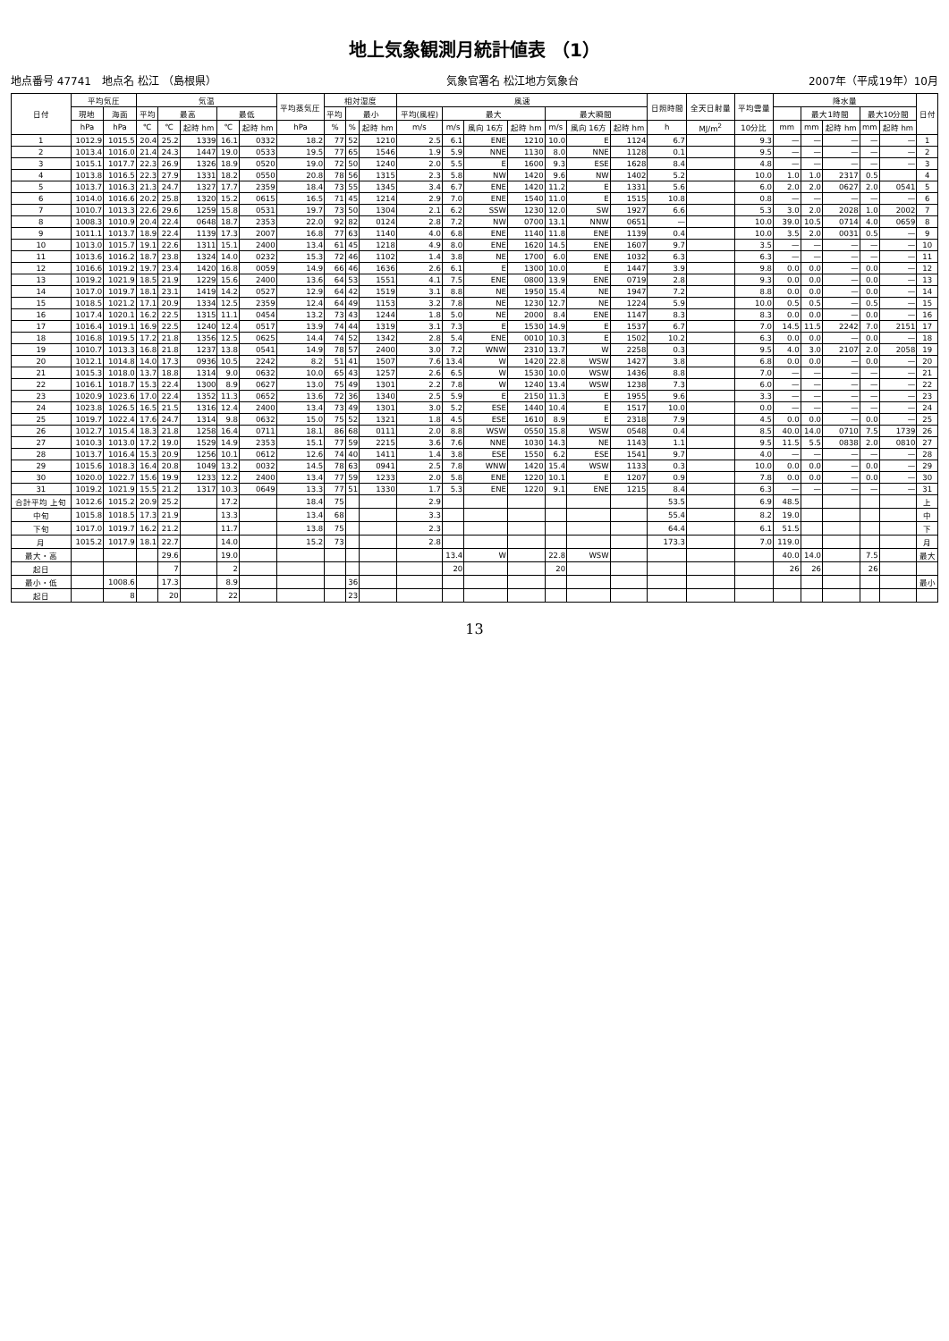地上気象観測月統計値表 （1）
地点番号 47741　地点名 松江 （島根県） 気象官署名 松江地方気象台 2007年（平成19年）10月
| 日付 | 平均気圧 | | 気温 | | | | | 平均蒸気圧 | 相対湿度 | | | 風速 | | | | | | | 日照時間 | 全天日射量 | 平均雲量 | 降水量 | | | | | 日付 |
| --- | --- | --- | --- | --- | --- | --- | --- | --- | --- | --- | --- | --- | --- | --- | --- | --- | --- | --- | --- | --- | --- | --- | --- | --- | --- | --- | --- |
| | 現地 | 海面 | 平均 | 最高 | | 最低 | | | 平均 | 最小 | | 平均(風程) | 最大 | | | 最大瞬間 | | | | | | | 最大1時間 | | 最大10分間 | | |
| | hPa | hPa | ℃ | ℃ | 起時 hm | ℃ | 起時 hm | hPa | % | % | 起時 hm | m/s | m/s | 風向 16方 | 起時 hm | m/s | 風向 16方 | 起時 hm | h | MJ/m<sup>2</sup> | 10分比 | mm | mm | 起時 hm | mm | 起時 hm | |
| 1 | 1012.9 | 1015.5 | 20.4 | 25.2 | 1339 | 16.1 | 0332 | 18.2 | 77 | 52 | 1210 | 2.5 | 6.1 | ENE | 1210 | 10.0 | E | 1124 | 6.7 | | 9.3 | — | — | — | — | — | 1 |
| 2 | 1013.4 | 1016.0 | 21.4 | 24.3 | 1447 | 19.0 | 0533 | 19.5 | 77 | 65 | 1546 | 1.9 | 5.9 | NNE | 1130 | 8.0 | NNE | 1128 | 0.1 | | 9.5 | — | — | — | — | — | 2 |
| 3 | 1015.1 | 1017.7 | 22.3 | 26.9 | 1326 | 18.9 | 0520 | 19.0 | 72 | 50 | 1240 | 2.0 | 5.5 | E | 1600 | 9.3 | ESE | 1628 | 8.4 | | 4.8 | — | — | — | — | — | 3 |
| 4 | 1013.8 | 1016.5 | 22.3 | 27.9 | 1331 | 18.2 | 0550 | 20.8 | 78 | 56 | 1315 | 2.3 | 5.8 | NW | 1420 | 9.6 | NW | 1402 | 5.2 | | 10.0 | 1.0 | 1.0 | 2317 | 0.5 | | 4 |
| 5 | 1013.7 | 1016.3 | 21.3 | 24.7 | 1327 | 17.7 | 2359 | 18.4 | 73 | 55 | 1345 | 3.4 | 6.7 | ENE | 1420 | 11.2 | E | 1331 | 5.6 | | 6.0 | 2.0 | 2.0 | 0627 | 2.0 | 0541 | 5 |
| 6 | 1014.0 | 1016.6 | 20.2 | 25.8 | 1320 | 15.2 | 0615 | 16.5 | 71 | 45 | 1214 | 2.9 | 7.0 | ENE | 1540 | 11.0 | E | 1515 | 10.8 | | 0.8 | — | — | — | — | — | 6 |
| 7 | 1010.7 | 1013.3 | 22.6 | 29.6 | 1259 | 15.8 | 0531 | 19.7 | 73 | 50 | 1304 | 2.1 | 6.2 | SSW | 1230 | 12.0 | SW | 1927 | 6.6 | | 5.3 | 3.0 | 2.0 | 2028 | 1.0 | 2002 | 7 |
| 8 | 1008.3 | 1010.9 | 20.4 | 22.4 | 0648 | 18.7 | 2353 | 22.0 | 92 | 82 | 0124 | 2.8 | 7.2 | NW | 0700 | 13.1 | NNW | 0651 | — | | 10.0 | 39.0 | 10.5 | 0714 | 4.0 | 0659 | 8 |
| 9 | 1011.1 | 1013.7 | 18.9 | 22.4 | 1139 | 17.3 | 2007 | 16.8 | 77 | 63 | 1140 | 4.0 | 6.8 | ENE | 1140 | 11.8 | ENE | 1139 | 0.4 | | 10.0 | 3.5 | 2.0 | 0031 | 0.5 | — | 9 |
| 10 | 1013.0 | 1015.7 | 19.1 | 22.6 | 1311 | 15.1 | 2400 | 13.4 | 61 | 45 | 1218 | 4.9 | 8.0 | ENE | 1620 | 14.5 | ENE | 1607 | 9.7 | | 3.5 | — | — | — | — | — | 10 |
| 11 | 1013.6 | 1016.2 | 18.7 | 23.8 | 1324 | 14.0 | 0232 | 15.3 | 72 | 46 | 1102 | 1.4 | 3.8 | NE | 1700 | 6.0 | ENE | 1032 | 6.3 | | 6.3 | — | — | — | — | — | 11 |
| 12 | 1016.6 | 1019.2 | 19.7 | 23.4 | 1420 | 16.8 | 0059 | 14.9 | 66 | 46 | 1636 | 2.6 | 6.1 | E | 1300 | 10.0 | E | 1447 | 3.9 | | 9.8 | 0.0 | 0.0 | — | 0.0 | — | 12 |
| 13 | 1019.2 | 1021.9 | 18.5 | 21.9 | 1229 | 15.6 | 2400 | 13.6 | 64 | 53 | 1551 | 4.1 | 7.5 | ENE | 0800 | 13.9 | ENE | 0719 | 2.8 | | 9.3 | 0.0 | 0.0 | — | 0.0 | — | 13 |
| 14 | 1017.0 | 1019.7 | 18.1 | 23.1 | 1419 | 14.2 | 0527 | 12.9 | 64 | 42 | 1519 | 3.1 | 8.8 | NE | 1950 | 15.4 | NE | 1947 | 7.2 | | 8.8 | 0.0 | 0.0 | — | 0.0 | — | 14 |
| 15 | 1018.5 | 1021.2 | 17.1 | 20.9 | 1334 | 12.5 | 2359 | 12.4 | 64 | 49 | 1153 | 3.2 | 7.8 | NE | 1230 | 12.7 | NE | 1224 | 5.9 | | 10.0 | 0.5 | 0.5 | — | 0.5 | — | 15 |
| 16 | 1017.4 | 1020.1 | 16.2 | 22.5 | 1315 | 11.1 | 0454 | 13.2 | 73 | 43 | 1244 | 1.8 | 5.0 | NE | 2000 | 8.4 | ENE | 1147 | 8.3 | | 8.3 | 0.0 | 0.0 | — | 0.0 | — | 16 |
| 17 | 1016.4 | 1019.1 | 16.9 | 22.5 | 1240 | 12.4 | 0517 | 13.9 | 74 | 44 | 1319 | 3.1 | 7.3 | E | 1530 | 14.9 | E | 1537 | 6.7 | | 7.0 | 14.5 | 11.5 | 2242 | 7.0 | 2151 | 17 |
| 18 | 1016.8 | 1019.5 | 17.2 | 21.8 | 1356 | 12.5 | 0625 | 14.4 | 74 | 52 | 1342 | 2.8 | 5.4 | ENE | 0010 | 10.3 | E | 1502 | 10.2 | | 6.3 | 0.0 | 0.0 | — | 0.0 | — | 18 |
| 19 | 1010.7 | 1013.3 | 16.8 | 21.8 | 1237 | 13.8 | 0541 | 14.9 | 78 | 57 | 2400 | 3.0 | 7.2 | WNW | 2310 | 13.7 | W | 2258 | 0.3 | | 9.5 | 4.0 | 3.0 | 2107 | 2.0 | 2058 | 19 |
| 20 | 1012.1 | 1014.8 | 14.0 | 17.3 | 0936 | 10.5 | 2242 | 8.2 | 51 | 41 | 1507 | 7.6 | 13.4 | W | 1420 | 22.8 | WSW | 1427 | 3.8 | | 6.8 | 0.0 | 0.0 | — | 0.0 | — | 20 |
| 21 | 1015.3 | 1018.0 | 13.7 | 18.8 | 1314 | 9.0 | 0632 | 10.0 | 65 | 43 | 1257 | 2.6 | 6.5 | W | 1530 | 10.0 | WSW | 1436 | 8.8 | | 7.0 | — | — | — | — | — | 21 |
| 22 | 1016.1 | 1018.7 | 15.3 | 22.4 | 1300 | 8.9 | 0627 | 13.0 | 75 | 49 | 1301 | 2.2 | 7.8 | W | 1240 | 13.4 | WSW | 1238 | 7.3 | | 6.0 | — | — | — | — | — | 22 |
| 23 | 1020.9 | 1023.6 | 17.0 | 22.4 | 1352 | 11.3 | 0652 | 13.6 | 72 | 36 | 1340 | 2.5 | 5.9 | E | 2150 | 11.3 | E | 1955 | 9.6 | | 3.3 | — | — | — | — | — | 23 |
| 24 | 1023.8 | 1026.5 | 16.5 | 21.5 | 1316 | 12.4 | 2400 | 13.4 | 73 | 49 | 1301 | 3.0 | 5.2 | ESE | 1440 | 10.4 | E | 1517 | 10.0 | | 0.0 | — | — | — | — | — | 24 |
| 25 | 1019.7 | 1022.4 | 17.6 | 24.7 | 1314 | 9.8 | 0632 | 15.0 | 75 | 52 | 1321 | 1.8 | 4.5 | ESE | 1610 | 8.9 | E | 2318 | 7.9 | | 4.5 | 0.0 | 0.0 | — | 0.0 | — | 25 |
| 26 | 1012.7 | 1015.4 | 18.3 | 21.8 | 1258 | 16.4 | 0711 | 18.1 | 86 | 68 | 0111 | 2.0 | 8.8 | WSW | 0550 | 15.8 | WSW | 0548 | 0.4 | | 8.5 | 40.0 | 14.0 | 0710 | 7.5 | 1739 | 26 |
| 27 | 1010.3 | 1013.0 | 17.2 | 19.0 | 1529 | 14.9 | 2353 | 15.1 | 77 | 59 | 2215 | 3.6 | 7.6 | NNE | 1030 | 14.3 | NE | 1143 | 1.1 | | 9.5 | 11.5 | 5.5 | 0838 | 2.0 | 0810 | 27 |
| 28 | 1013.7 | 1016.4 | 15.3 | 20.9 | 1256 | 10.1 | 0612 | 12.6 | 74 | 40 | 1411 | 1.4 | 3.8 | ESE | 1550 | 6.2 | ESE | 1541 | 9.7 | | 4.0 | — | — | — | — | — | 28 |
| 29 | 1015.6 | 1018.3 | 16.4 | 20.8 | 1049 | 13.2 | 0032 | 14.5 | 78 | 63 | 0941 | 2.5 | 7.8 | WNW | 1420 | 15.4 | WSW | 1133 | 0.3 | | 10.0 | 0.0 | 0.0 | — | 0.0 | — | 29 |
| 30 | 1020.0 | 1022.7 | 15.6 | 19.9 | 1233 | 12.2 | 2400 | 13.4 | 77 | 59 | 1233 | 2.0 | 5.8 | ENE | 1220 | 10.1 | E | 1207 | 0.9 | | 7.8 | 0.0 | 0.0 | — | 0.0 | — | 30 |
| 31 | 1019.2 | 1021.9 | 15.5 | 21.2 | 1317 | 10.3 | 0649 | 13.3 | 77 | 51 | 1330 | 1.7 | 5.3 | ENE | 1220 | 9.1 | ENE | 1215 | 8.4 | | 6.3 | — | — | — | — | — | 31 |
| 合計平均 上旬 | 1012.6 | 1015.2 | 20.9 | 25.2 | | 17.2 | | 18.4 | 75 | | | 2.9 | | | | | | | 53.5 | | 6.9 | 48.5 | | | | | 上 |
| 中旬 | 1015.8 | 1018.5 | 17.3 | 21.9 | | 13.3 | | 13.4 | 68 | | | 3.3 | | | | | | | 55.4 | | 8.2 | 19.0 | | | | | 中 |
| 下旬 | 1017.0 | 1019.7 | 16.2 | 21.2 | | 11.7 | | 13.8 | 75 | | | 2.3 | | | | | | | 64.4 | | 6.1 | 51.5 | | | | | 下 |
| 月 | 1015.2 | 1017.9 | 18.1 | 22.7 | | 14.0 | | 15.2 | 73 | | | 2.8 | | | | | | | 173.3 | | 7.0 | 119.0 | | | | | 月 |
| 最大・高 | | | | 29.6 | | 19.0 | | | | | | | 13.4 | W | | 22.8 | WSW | | | | | 40.0 | 14.0 | | 7.5 | | 最大 |
| 起日 | | | | 7 | | 2 | | | | | | | 20 | | | 20 | | | | | | 26 | 26 | | 26 | | |
| 最小・低 | | 1008.6 | | 17.3 | | 8.9 | | | | 36 | | | | | | | | | | | | | | | | | 最小 |
| 起日 | | 8 | | 20 | | 22 | | | | 23 | | | | | | | | | | | | | | | | | |
13